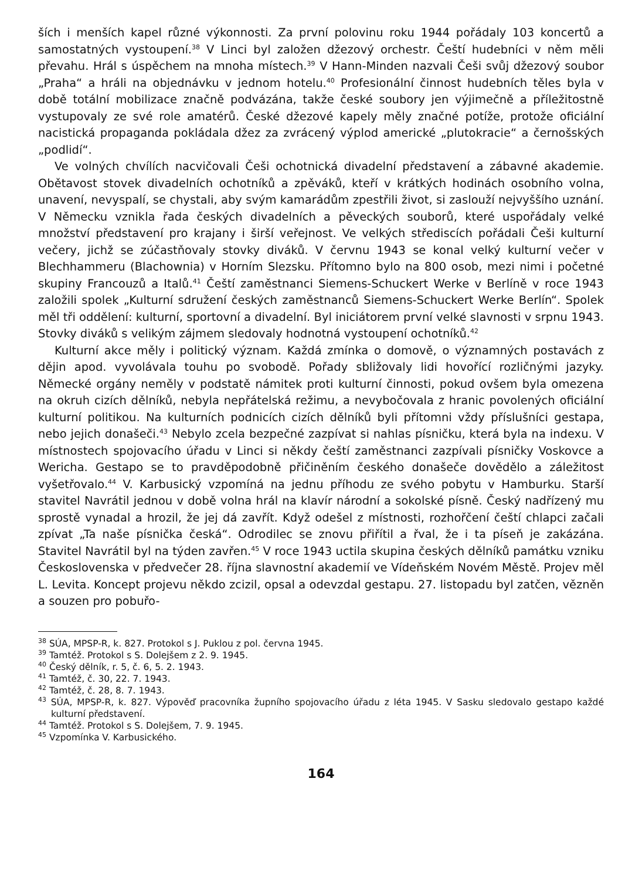ších i menších kapel různé výkonnosti. Za první polovinu roku 1944 pořádaly 103 koncertů a samostatných vystoupení.<sup>38</sup> V Linci byl založen džezový orchestr. Čeští hudebníci v něm měli převahu. Hrál s úspěchem na mnoha místech.<sup>39</sup> V Hann-Minden nazvali Češi svůj džezový soubor „Praha“ a hráli na objednávku v jednom hotelu.<sup>40</sup> Profesionální činnost hudebních těles byla v době totální mobilizace značně podvázána, takže české soubory jen výjimečně a příležitostně vystupovaly ze své role amatérů. České džezové kapely měly značné potíže, protože oficiální nacistická propaganda pokládala džez za zvrácený výplod americké „plutokracie“ a černošských „podlidí“.
Ve volných chvílích nacvičovali Češi ochotnická divadelní představení a zábavné akademie. Obětavost stovek divadelních ochotníků a zpěváků, kteří v krátkých hodinách osobního volna, unavení, nevyspalí, se chystali, aby svým kamarádům zpestřili život, si zaslouží nejvyššího uznání. V Německu vznikla řada českých divadelních a pěveckých souborů, které uspořádaly velké množství představení pro krajany i širší veřejnost. Ve velkých střediscích pořádali Češi kulturní večery, jichž se zúčastňovaly stovky diváků. V červnu 1943 se konal velký kulturní večer v Blechhammeru (Blachownia) v Horním Slezsku. Přítomno bylo na 800 osob, mezi nimi i početné skupiny Francouzů a Italů.<sup>41</sup> Čeští zaměstnanci Siemens-Schuckert Werke v Berlíně v roce 1943 založili spolek „Kulturní sdružení českých zaměstnanců Siemens-Schuckert Werke Berlín“. Spolek měl tři oddělení: kulturní, sportovní a divadelní. Byl iniciátorem první velké slavnosti v srpnu 1943. Stovky diváků s velikým zájmem sledovaly hodnotná vystoupení ochotníků.<sup>42</sup>
Kulturní akce měly i politický význam. Každá zmínka o domově, o významných postavách z dějin apod. vyvolávala touhu po svobodě. Pořady sbližovaly lidi hovořící rozličnými jazyky. Německé orgány neměly v podstatě námitek proti kulturní činnosti, pokud ovšem byla omezena na okruh cizích dělníků, nebyla nepřátelská režimu, a nevybočovala z hranic povolených oficiální kulturní politikou. Na kulturních podnicích cizích dělníků byli přítomni vždy příslušníci gestapa, nebo jejich donašeči.<sup>43</sup> Nebylo zcela bezpečné zazpívat si nahlas písničku, která byla na indexu. V místnostech spojovacího úřadu v Linci si někdy čeští zaměstnanci zazpívali písničky Voskovce a Wericha. Gestapo se to pravděpodobně přičiněním českého donašeče dovědělo a záležitost vyšetřovalo.<sup>44</sup> V. Karbusický vzpomíná na jednu příhodu ze svého pobytu v Hamburku. Starší stavitel Navrátil jednou v době volna hrál na klavír národní a sokolské písně. Český nadřízený mu sprostě vynadal a hrozil, že jej dá zavřít. Když odešel z místnosti, rozhořčení čeští chlapci začali zpívat „Ta naše písnička česká“. Odrodilec se znovu přiřítil a řval, že i ta píseň je zakázána. Stavitel Navrátil byl na týden zavřen.<sup>45</sup> V roce 1943 uctila skupina českých dělníků památku vzniku Československa v předvečer 28. října slavnostní akademií ve Vídeňském Novém Městě. Projev měl L. Levita. Koncept projevu někdo zcizil, opsal a odevzdal gestapu. 27. listopadu byl zatčen, vězněn a souzen pro pobuřo-
<sup>38</sup> SÚA, MPSP-R, k. 827. Protokol s J. Puklou z pol. června 1945.
<sup>39</sup> Tamtéž. Protokol s S. Dolejšem z 2. 9. 1945.
<sup>40</sup> Český dělník, r. 5, č. 6, 5. 2. 1943.
<sup>41</sup> Tamtéž, č. 30, 22. 7. 1943.
<sup>42</sup> Tamtéž, č. 28, 8. 7. 1943.
<sup>43</sup> SÚA, MPSP-R, k. 827. Výpověď pracovníka župního spojovacího úřadu z léta 1945. V Sasku sledovalo gestapo každé kulturní představení.
<sup>44</sup> Tamtéž. Protokol s S. Dolejšem, 7. 9. 1945.
<sup>45</sup> Vzpomínka V. Karbusického.
164